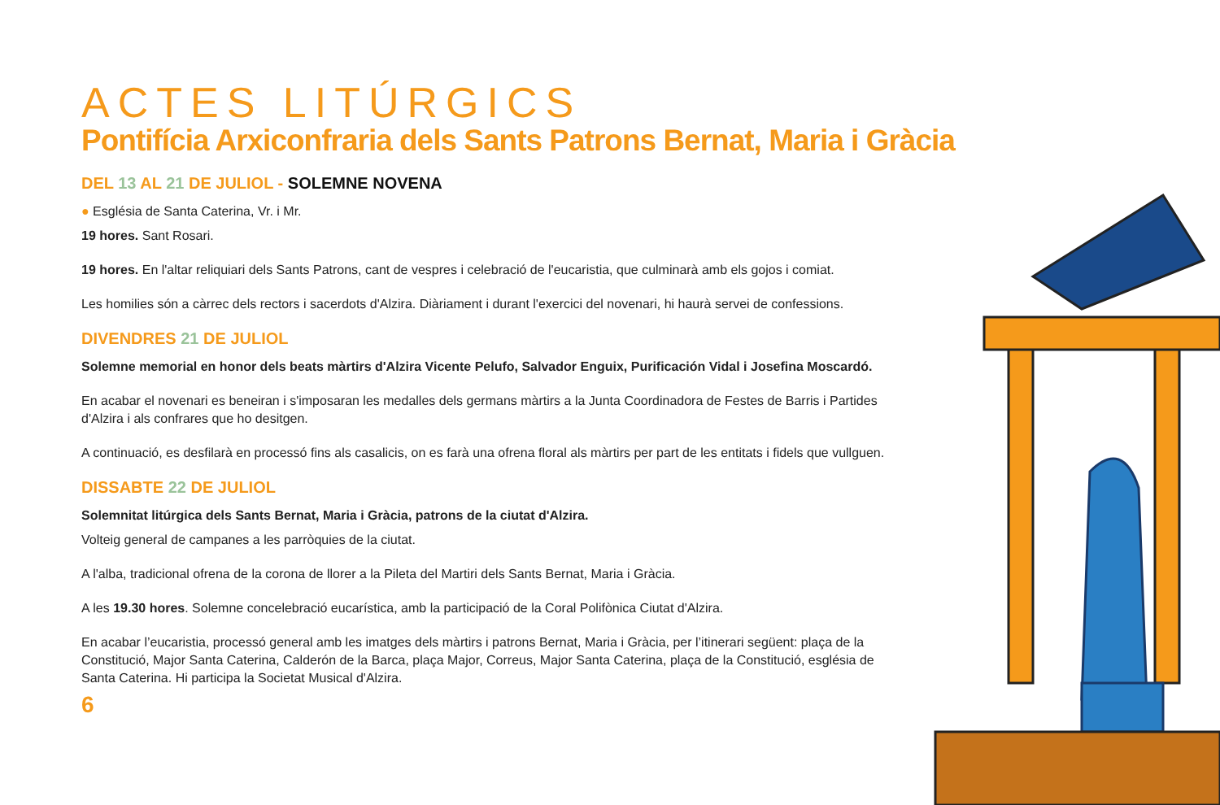ACTES LITÚRGICS
Pontifícia Arxiconfraria dels Sants Patrons Bernat, Maria i Gràcia
DEL 13 AL 21 DE JULIOL - SOLEMNE NOVENA
● Església de Santa Caterina, Vr. i Mr.
19 hores. Sant Rosari.
19 hores. En l'altar reliquiari dels Sants Patrons, cant de vespres i celebració de l'eucaristia, que culminarà amb els gojos i comiat.
Les homilies són a càrrec dels rectors i sacerdots d'Alzira. Diàriament i durant l'exercici del novenari, hi haurà servei de confessions.
DIVENDRES 21 DE JULIOL
Solemne memorial en honor dels beats màrtirs d'Alzira Vicente Pelufo, Salvador Enguix, Purificación Vidal i Josefina Moscardó.
En acabar el novenari es beneiran i s'imposaran les medalles dels germans màrtirs a la Junta Coordinadora de Festes de Barris i Partides d'Alzira i als confrares que ho desitgen.
A continuació, es desfilarà en processó fins als casalicis, on es farà una ofrena floral als màrtirs per part de les entitats i fidels que vullguen.
DISSABTE 22 DE JULIOL
Solemnitat litúrgica dels Sants Bernat, Maria i Gràcia, patrons de la ciutat d'Alzira.
Volteig general de campanes a les parròquies de la ciutat.
A l'alba, tradicional ofrena de la corona de llorer a la Pileta del Martiri dels Sants Bernat, Maria i Gràcia.
A les 19.30 hores. Solemne concelebració eucarística, amb la participació de la Coral Polifònica Ciutat d'Alzira.
En acabar l’eucaristia, processó general amb les imatges dels màrtirs i patrons Bernat, Maria i Gràcia, per l’itinerari següent: plaça de la Constitució, Major Santa Caterina, Calderón de la Barca, plaça Major, Correus, Major Santa Caterina, plaça de la Constitució, església de Santa Caterina. Hi participa la Societat Musical d'Alzira.
6